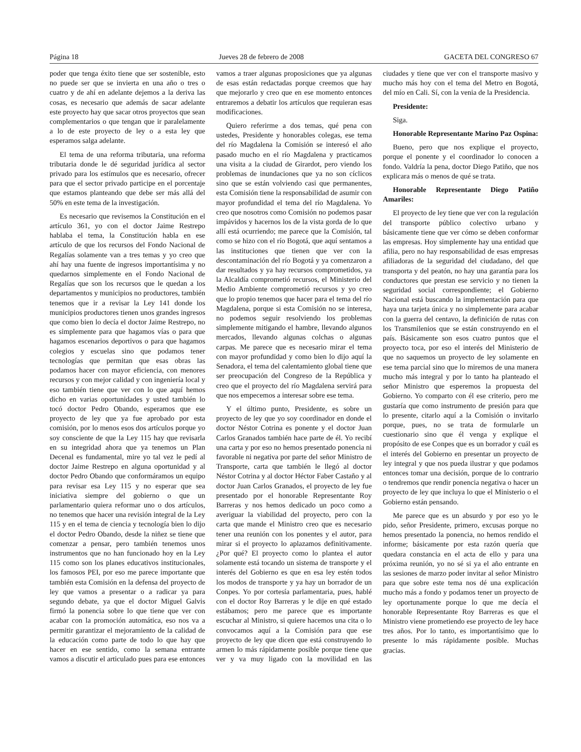Página 18 Jueves 28 de febrero de 2008 GACETA DEL CONGRESO 67
poder que tenga éxito tiene que ser sostenible, esto no puede ser que se invierta en una año o tres o cuatro y de ahí en adelante dejemos a la deriva las cosas, es necesario que además de sacar adelante este proyecto hay que sacar otros proyectos que sean complementarios o que tengan que ir paralelamente a lo de este proyecto de ley o a esta ley que esperamos salga adelante.
El tema de una reforma tributaria, una reforma tributaria donde le dé seguridad jurídica al sector privado para los estímulos que es necesario, ofrecer para que el sector privado participe en el porcentaje que estamos planteando que debe ser más allá del 50% en este tema de la investigación.
Es necesario que revisemos la Constitución en el artículo 361, yo con el doctor Jaime Restrepo hablaba el tema, la Constitución habla en ese artículo de que los recursos del Fondo Nacional de Regalías solamente van a tres temas y yo creo que ahí hay una fuente de ingresos importantísima y no quedarnos simplemente en el Fondo Nacional de Regalías que son los recursos que le quedan a los departamentos y municipios no productores, también tenemos que ir a revisar la Ley 141 donde los municipios productores tienen unos grandes ingresos que como bien lo decía el doctor Jaime Restrepo, no es simplemente para que hagamos vías o para que hagamos escenarios deportivos o para que hagamos colegios y escuelas sino que podamos tener tecnologías que permitan que esas obras las podamos hacer con mayor eficiencia, con menores recursos y con mejor calidad y con ingeniería local y eso también tiene que ver con lo que aquí hemos dicho en varias oportunidades y usted también lo tocó doctor Pedro Obando, esperamos que ese proyecto de ley que ya fue aprobado por esta comisión, por lo menos esos dos artículos porque yo soy consciente de que la Ley 115 hay que revisarla en su integridad ahora que ya tenemos un Plan Decenal es fundamental, mire yo tal vez le pedí al doctor Jaime Restrepo en alguna oportunidad y al doctor Pedro Obando que conformáramos un equipo para revisar esa Ley 115 y no esperar que sea iniciativa siempre del gobierno o que un parlamentario quiera reformar uno o dos artículos, no tenemos que hacer una revisión integral de la Ley 115 y en el tema de ciencia y tecnología bien lo dijo el doctor Pedro Obando, desde la niñez se tiene que comenzar a pensar, pero también tenemos unos instrumentos que no han funcionado hoy en la Ley 115 como son los planes educativos institucionales, los famosos PEI, por eso me parece importante que también esta Comisión en la defensa del proyecto de ley que vamos a presentar o a radicar ya para segundo debate, ya que el doctor Miguel Galvis firmó la ponencia sobre lo que tiene que ver con acabar con la promoción automática, eso nos va a permitir garantizar el mejoramiento de la calidad de la educación como parte de todo lo que hay que hacer en ese sentido, como la semana entrante vamos a discutir el articulado pues para ese entonces vamos a traer algunas proposiciones que ya algunas de esas están redactadas porque creemos que hay que mejorarlo y creo que en ese momento entonces entraremos a debatir los artículos que requieran esas modificaciones.
Quiero referirme a dos temas, qué pena con ustedes, Presidente y honorables colegas, ese tema del río Magdalena la Comisión se interesó el año pasado mucho en el río Magdalena y practicamos una visita a la ciudad de Girardot, pero viendo los problemas de inundaciones que ya no son cíclicos sino que se están volviendo casi que permanentes, esta Comisión tiene la responsabilidad de asumir con mayor profundidad el tema del río Magdalena. Yo creo que nosotros como Comisión no podemos pasar impávidos y hacernos los de la vista gorda de lo que allí está ocurriendo; me parece que la Comisión, tal como se hizo con el río Bogotá, que aquí sentamos a las instituciones que tienen que ver con la descontaminación del río Bogotá y ya comenzaron a dar resultados y ya hay recursos comprometidos, ya la Alcaldía comprometió recursos, el Ministerio del Medio Ambiente comprometió recursos y yo creo que lo propio tenemos que hacer para el tema del río Magdalena, porque si esta Comisión no se interesa, no podemos seguir resolviendo los problemas simplemente mitigando el hambre, llevando algunos mercados, llevando algunas colchas o algunas carpas. Me parece que es necesario mirar el tema con mayor profundidad y como bien lo dijo aquí la Senadora, el tema del calentamiento global tiene que ser preocupación del Congreso de la República y creo que el proyecto del río Magdalena servirá para que nos empecemos a interesar sobre ese tema.
Y el último punto, Presidente, es sobre un proyecto de ley que yo soy coordinador en donde el doctor Néstor Cotrina es ponente y el doctor Juan Carlos Granados también hace parte de él. Yo recibí una carta y por eso no hemos presentado ponencia ni favorable ni negativa por parte del señor Ministro de Transporte, carta que también le llegó al doctor Néstor Cotrina y al doctor Héctor Faber Castaño y al doctor Juan Carlos Granados, el proyecto de ley fue presentado por el honorable Representante Roy Barreras y nos hemos dedicado un poco como a averiguar la viabilidad del proyecto, pero con la carta que mande el Ministro creo que es necesario tener una reunión con los ponentes y el autor, para mirar si el proyecto lo aplazamos definitivamente. ¿Por qué? El proyecto como lo plantea el autor solamente está tocando un sistema de transporte y el interés del Gobierno es que en esa ley estén todos los modos de transporte y ya hay un borrador de un Conpes. Yo por cortesía parlamentaria, pues, hablé con el doctor Roy Barreras y le dije en qué estado estábamos; pero me parece que es importante escuchar al Ministro, si quiere hacemos una cita o lo convocamos aquí a la Comisión para que ese proyecto de ley que dicen que está construyendo lo armen lo más rápidamente posible porque tiene que ver y va muy ligado con la movilidad en las ciudades y tiene que ver con el transporte masivo y mucho más hoy con el tema del Metro en Bogotá, del mío en Cali. Sí, con la venia de la Presidencia.
Presidente:
Siga.
Honorable Representante Marino Paz Ospina:
Bueno, pero que nos explique el proyecto, porque el ponente y el coordinador lo conocen a fondo. Valdría la pena, doctor Diego Patiño, que nos explicara más o menos de qué se trata.
Honorable Representante Diego Patiño Amariles:
El proyecto de ley tiene que ver con la regulación del transporte público colectivo urbano y básicamente tiene que ver cómo se deben conformar las empresas. Hoy simplemente hay una entidad que afilia, pero no hay responsabilidad de esas empresas afiliadoras de la seguridad del ciudadano, del que transporta y del peatón, no hay una garantía para los conductores que prestan ese servicio y no tienen la seguridad social correspondiente; el Gobierno Nacional está buscando la implementación para que haya una tarjeta única y no simplemente para acabar con la guerra del centavo, la definición de rutas con los Transmilenios que se están construyendo en el país. Básicamente son esos cuatro puntos que el proyecto toca, por eso el interés del Ministerio de que no saquemos un proyecto de ley solamente en ese tema parcial sino que lo miremos de una manera mucho más integral y por lo tanto ha planteado el señor Ministro que esperemos la propuesta del Gobierno. Yo comparto con él ese criterio, pero me gustaría que como instrumento de presión para que lo presente, citarlo aquí a la Comisión o invitarlo porque, pues, no se trata de formularle un cuestionario sino que él venga y explique el propósito de ese Conpes que es un borrador y cuál es el interés del Gobierno en presentar un proyecto de ley integral y que nos pueda ilustrar y que podamos entonces tomar una decisión, porque de lo contrario o tendremos que rendir ponencia negativa o hacer un proyecto de ley que incluya lo que el Ministerio o el Gobierno están pensando.
Me parece que es un absurdo y por eso yo le pido, señor Presidente, primero, excusas porque no hemos presentado la ponencia, no hemos rendido el informe; básicamente por esta razón quería que quedara constancia en el acta de ello y para una próxima reunión, yo no sé si ya el año entrante en las sesiones de marzo poder invitar al señor Ministro para que sobre este tema nos dé una explicación mucho más a fondo y podamos tener un proyecto de ley oportunamente porque lo que me decía el honorable Representante Roy Barreras es que el Ministro viene prometiendo ese proyecto de ley hace tres años. Por lo tanto, es importantísimo que lo presente lo más rápidamente posible. Muchas gracias.